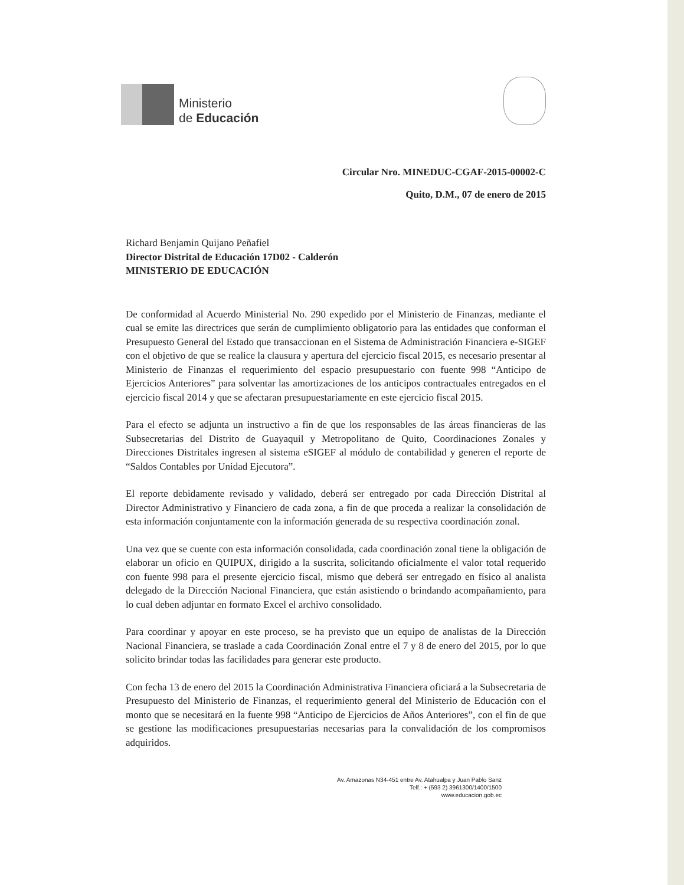Ministerio
de Educación
Circular Nro. MINEDUC-CGAF-2015-00002-C
Quito, D.M., 07 de enero de 2015
Richard Benjamin Quijano Peñafiel
Director Distrital de Educación 17D02 - Calderón
MINISTERIO DE EDUCACIÓN
De conformidad al Acuerdo Ministerial No. 290 expedido por el Ministerio de Finanzas, mediante el cual se emite las directrices que serán de cumplimiento obligatorio para las entidades que conforman el Presupuesto General del Estado que transaccionan en el Sistema de Administración Financiera e-SIGEF con el objetivo de que se realice la clausura y apertura del ejercicio fiscal 2015, es necesario presentar al Ministerio de Finanzas el requerimiento del espacio presupuestario con fuente 998 “Anticipo de Ejercicios Anteriores” para solventar las amortizaciones de los anticipos contractuales entregados en el ejercicio fiscal 2014 y que se afectaran presupuestariamente en este ejercicio fiscal 2015.
Para el efecto se adjunta un instructivo a fin de que los responsables de las áreas financieras de las Subsecretarias del Distrito de Guayaquil y Metropolitano de Quito, Coordinaciones Zonales y Direcciones Distritales ingresen al sistema eSIGEF al módulo de contabilidad y generen el reporte de “Saldos Contables por Unidad Ejecutora”.
El reporte debidamente revisado y validado, deberá ser entregado por cada Dirección Distrital al Director Administrativo y Financiero de cada zona, a fin de que proceda a realizar la consolidación de esta información conjuntamente con la información generada de su respectiva coordinación zonal.
Una vez que se cuente con esta información consolidada, cada coordinación zonal tiene la obligación de elaborar un oficio en QUIPUX, dirigido a la suscrita, solicitando oficialmente el valor total requerido con fuente 998 para el presente ejercicio fiscal, mismo que deberá ser entregado en físico al analista delegado de la Dirección Nacional Financiera, que están asistiendo o brindando acompañamiento, para lo cual deben adjuntar en formato Excel el archivo consolidado.
Para coordinar y apoyar en este proceso, se ha previsto que un equipo de analistas de la Dirección Nacional Financiera, se traslade a cada Coordinación Zonal entre el 7 y 8 de enero del 2015, por lo que solicito brindar todas las facilidades para generar este producto.
Con fecha 13 de enero del 2015 la Coordinación Administrativa Financiera oficiará a la Subsecretaria de Presupuesto del Ministerio de Finanzas, el requerimiento general del Ministerio de Educación con el monto que se necesitará en la fuente 998 “Anticipo de Ejercicios de Años Anteriores”, con el fin de que se gestione las modificaciones presupuestarias necesarias para la convalidación de los compromisos adquiridos.
Av. Amazonas N34-451 entre Av. Atahualpa y Juan Pablo Sanz
Telf.: + (593 2) 3961300/1400/1500
www.educacion.gob.ec